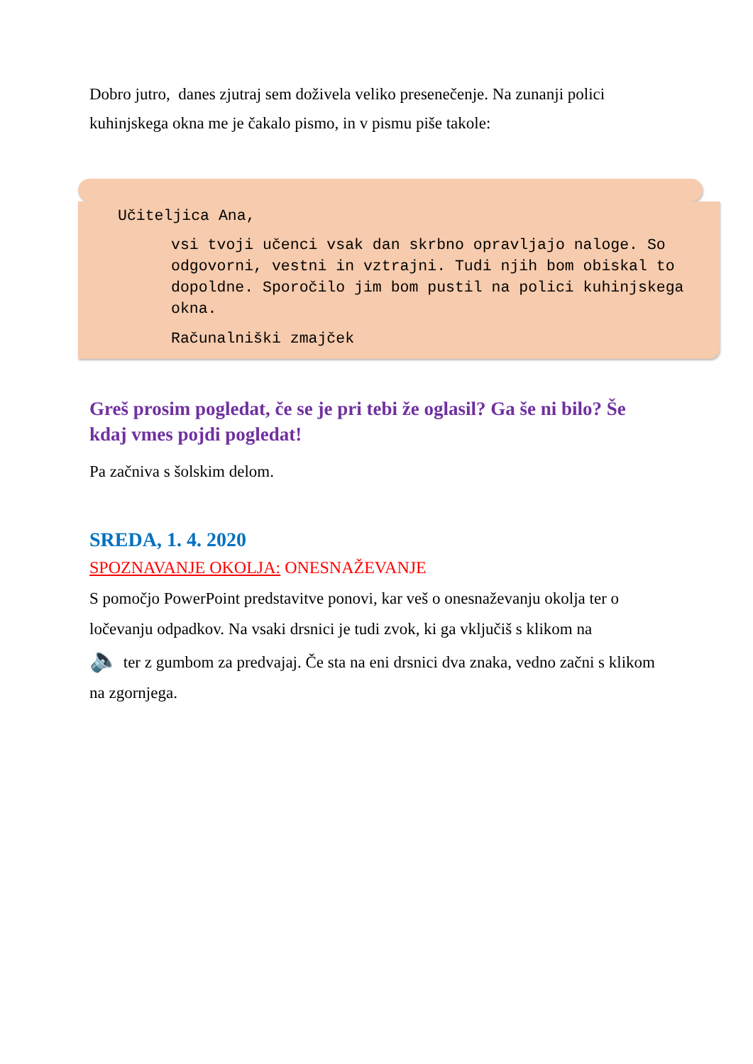Dobro jutro, danes zjutraj sem doživela veliko presenečenje. Na zunanji polici kuhinjskega okna me je čakalo pismo, in v pismu piše takole:
Učiteljica Ana,
vsi tvoji učenci vsak dan skrbno opravljajo naloge. So odgovorni, vestni in vztrajni. Tudi njih bom obiskal to dopoldne. Sporočilo jim bom pustil na polici kuhinjskega okna.
Računalniški zmajček
Greš prosim pogledat, če se je pri tebi že oglasil? Ga še ni bilo? Še kdaj vmes pojdi pogledat!
Pa začniva s šolskim delom.
SREDA, 1. 4. 2020
SPOZNAVANJE OKOLJA: ONESNAŽEVANJE
S pomočjo PowerPoint predstavitve ponovi, kar veš o onesnaževanju okolja ter o ločevanju odpadkov. Na vsaki drsnici je tudi zvok, ki ga vključiš s klikom na
🔈 ter z gumbom za predvajaj. Če sta na eni drsnici dva znaka, vedno začni s klikom na zgornjega.